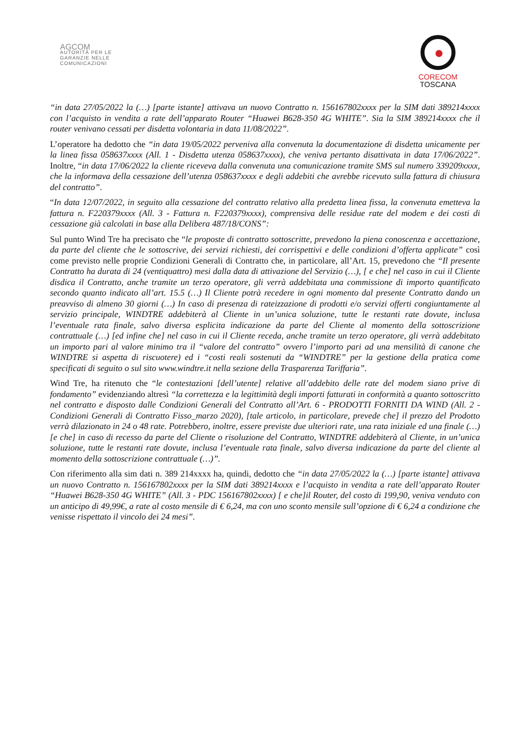AGCOM
AUTORITÀ PER LE
GARANZIE NELLE
COMUNICAZIONI
CORECOM
TOSCANA
“in data 27/05/2022 la (…) [parte istante] attivava un nuovo Contratto n. 156167802xxxx per la SIM dati 389214xxxx con l’acquisto in vendita a rate dell’apparato Router “Huawei B628-350 4G WHITE”. Sia la SIM 389214xxxx che il router venivano cessati per disdetta volontaria in data 11/08/2022”.
L’operatore ha dedotto che “in data 19/05/2022 perveniva alla convenuta la documentazione di disdetta unicamente per la linea fissa 058637xxxx (All. 1 - Disdetta utenza 058637xxxx), che veniva pertanto disattivata in data 17/06/2022”. Inoltre, “in data 17/06/2022 la cliente riceveva dalla convenuta una comunicazione tramite SMS sul numero 339209xxxx, che la informava della cessazione dell’utenza 058637xxxx e degli addebiti che avrebbe ricevuto sulla fattura di chiusura del contratto”.
“In data 12/07/2022, in seguito alla cessazione del contratto relativo alla predetta linea fissa, la convenuta emetteva la fattura n. F220379xxxx (All. 3 - Fattura n. F220379xxxx), comprensiva delle residue rate del modem e dei costi di cessazione già calcolati in base alla Delibera 487/18/CONS”:
Sul punto Wind Tre ha precisato che “le proposte di contratto sottoscritte, prevedono la piena conoscenza e accettazione, da parte del cliente che le sottoscrive, dei servizi richiesti, dei corrispettivi e delle condizioni d’offerta applicate” così come previsto nelle proprie Condizioni Generali di Contratto che, in particolare, all’Art. 15, prevedono che “Il presente Contratto ha durata di 24 (ventiquattro) mesi dalla data di attivazione del Servizio (…), [ e che] nel caso in cui il Cliente disdica il Contratto, anche tramite un terzo operatore, gli verrà addebitata una commissione di importo quantificato secondo quanto indicato all’art. 15.5 (…) Il Cliente potrà recedere in ogni momento dal presente Contratto dando un preavviso di almeno 30 giorni (…) In caso di presenza di rateizzazione di prodotti e/o servizi offerti congiuntamente al servizio principale, WINDTRE addebiterà al Cliente in un’unica soluzione, tutte le restanti rate dovute, inclusa l’eventuale rata finale, salvo diversa esplicita indicazione da parte del Cliente al momento della sottoscrizione contrattuale (…) [ed infine che] nel caso in cui il Cliente receda, anche tramite un terzo operatore, gli verrà addebitato un importo pari al valore minimo tra il “valore del contratto” ovvero l’importo pari ad una mensilità di canone che WINDTRE si aspetta di riscuotere) ed i “costi reali sostenuti da “WINDTRE” per la gestione della pratica come specificati di seguito o sul sito www.windtre.it nella sezione della Trasparenza Tariffaria”.
Wind Tre, ha ritenuto che “le contestazioni [dell’utente] relative all’addebito delle rate del modem siano prive di fondamento” evidenziando altresì “la correttezza e la legittimità degli importi fatturati in conformità a quanto sottoscritto nel contratto e disposto dalle Condizioni Generali del Contratto all’Art. 6 - PRODOTTI FORNITI DA WIND (All. 2 - Condizioni Generali di Contratto Fisso_marzo 2020), [tale articolo, in particolare, prevede che] il prezzo del Prodotto verrà dilazionato in 24 o 48 rate. Potrebbero, inoltre, essere previste due ulteriori rate, una rata iniziale ed una finale (…) [e che] in caso di recesso da parte del Cliente o risoluzione del Contratto, WINDTRE addebiterà al Cliente, in un’unica soluzione, tutte le restanti rate dovute, inclusa l’eventuale rata finale, salvo diversa indicazione da parte del cliente al momento della sottoscrizione contrattuale (…)”.
Con riferimento alla sim dati n. 389 214xxxx ha, quindi, dedotto che “in data 27/05/2022 la (…) [parte istante] attivava un nuovo Contratto n. 156167802xxxx per la SIM dati 389214xxxx e l’acquisto in vendita a rate dell’apparato Router “Huawei B628-350 4G WHITE” (All. 3 - PDC 156167802xxxx) [ e che]il Router, del costo di 199,90, veniva venduto con un anticipo di 49,99€, a rate al costo mensile di € 6,24, ma con uno sconto mensile sull’opzione di € 6,24 a condizione che venisse rispettato il vincolo dei 24 mesi”.